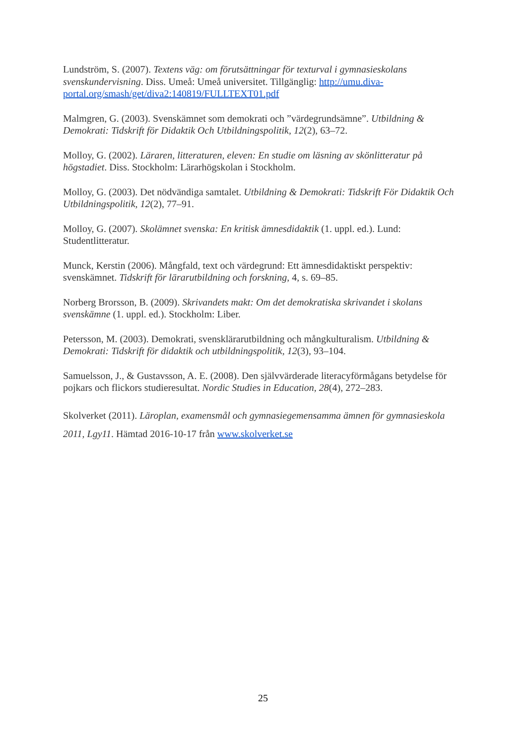Lundström, S. (2007). Textens väg: om förutsättningar för texturval i gymnasieskolans svenskundervisning. Diss. Umeå: Umeå universitet. Tillgänglig: http://umu.diva-portal.org/smash/get/diva2:140819/FULLTEXT01.pdf
Malmgren, G. (2003). Svenskämnet som demokrati och ”värdegrundsämne”. Utbildning & Demokrati: Tidskrift för Didaktik Och Utbildningspolitik, 12(2), 63–72.
Molloy, G. (2002). Läraren, litteraturen, eleven: En studie om läsning av skönlitteratur på högstadiet. Diss. Stockholm: Lärarhögskolan i Stockholm.
Molloy, G. (2003). Det nödvändiga samtalet. Utbildning & Demokrati: Tidskrift För Didaktik Och Utbildningspolitik, 12(2), 77–91.
Molloy, G. (2007). Skolämnet svenska: En kritisk ämnesdidaktik (1. uppl. ed.). Lund: Studentlitteratur.
Munck, Kerstin (2006). Mångfald, text och värdegrund: Ett ämnesdidaktiskt perspektiv: svenskämnet. Tidskrift för lärarutbildning och forskning, 4, s. 69–85.
Norberg Brorsson, B. (2009). Skrivandets makt: Om det demokratiska skrivandet i skolans svenskämne (1. uppl. ed.). Stockholm: Liber.
Petersson, M. (2003). Demokrati, svensklärarutbildning och mångkulturalism. Utbildning & Demokrati: Tidskrift för didaktik och utbildningspolitik, 12(3), 93–104.
Samuelsson, J., & Gustavsson, A. E. (2008). Den självvärderade literacyförmågans betydelse för pojkars och flickors studieresultat. Nordic Studies in Education, 28(4), 272–283.
Skolverket (2011). Läroplan, examensmål och gymnasiegemensamma ämnen för gymnasieskola 2011, Lgy11. Hämtad 2016-10-17 från www.skolverket.se
25